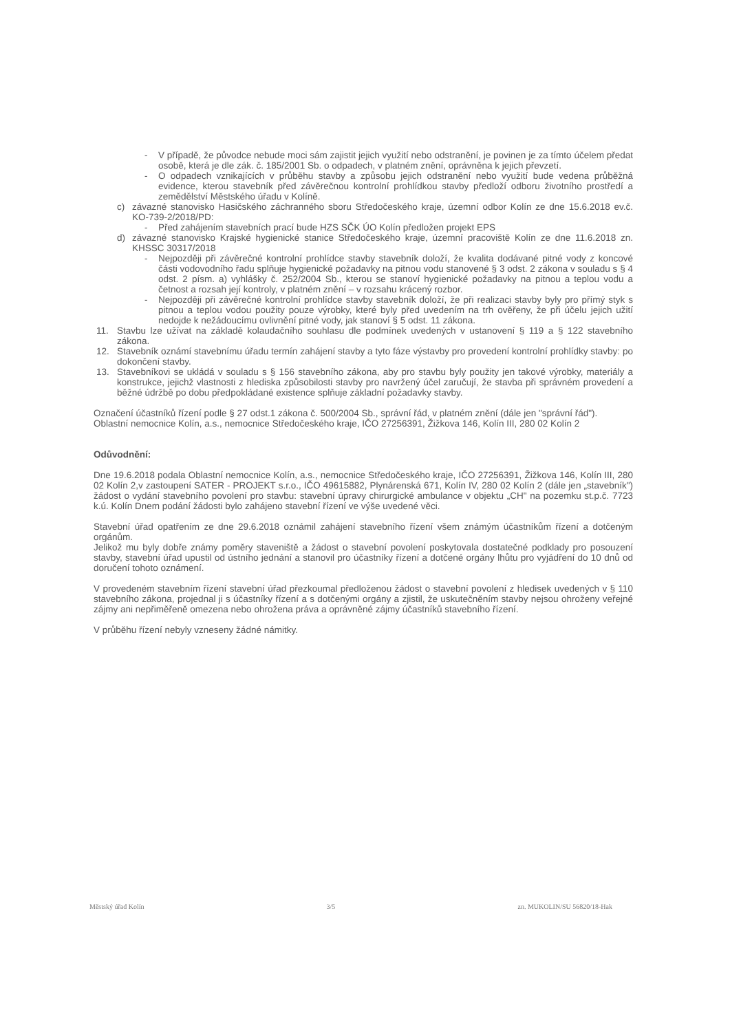- V případě, že původce nebude moci sám zajistit jejich využití nebo odstranění, je povinen je za tímto účelem předat osobě, která je dle zák. č. 185/2001 Sb. o odpadech, v platném znění, oprávněna k jejich převzetí.
- O odpadech vznikajících v průběhu stavby a způsobu jejich odstranění nebo využití bude vedena průběžná evidence, kterou stavebník před závěrečnou kontrolní prohlídkou stavby předloží odboru životního prostředí a zemědělství Městského úřadu v Kolíně.
c) závazné stanovisko Hasičského záchranného sboru Středočeského kraje, územní odbor Kolín ze dne 15.6.2018 ev.č. KO-739-2/2018/PD:
- Před zahájením stavebních prací bude HZS SČK ÚO Kolín předložen projekt EPS
d) závazné stanovisko Krajské hygienické stanice Středočeského kraje, územní pracoviště Kolín ze dne 11.6.2018 zn. KHSSC 30317/2018
- Nejpozději při závěrečné kontrolní prohlídce stavby stavebník doloží, že kvalita dodávané pitné vody z koncové části vodovodního řadu splňuje hygienické požadavky na pitnou vodu stanovené § 3 odst. 2 zákona v souladu s § 4 odst. 2 písm. a) vyhlášky č. 252/2004 Sb., kterou se stanoví hygienické požadavky na pitnou a teplou vodu a četnost a rozsah její kontroly, v platném znění – v rozsahu krácený rozbor.
- Nejpozději při závěrečné kontrolní prohlídce stavby stavebník doloží, že při realizaci stavby byly pro přímý styk s pitnou a teplou vodou použity pouze výrobky, které byly před uvedením na trh ověřeny, že při účelu jejich užití nedojde k nežádoucímu ovlivnění pitné vody, jak stanoví § 5 odst. 11 zákona.
11. Stavbu lze užívat na základě kolaudačního souhlasu dle podmínek uvedených v ustanovení § 119 a § 122 stavebního zákona.
12. Stavebník oznámí stavebnímu úřadu termín zahájení stavby a tyto fáze výstavby pro provedení kontrolní prohlídky stavby: po dokončení stavby.
13. Stavebníkovi se ukládá v souladu s § 156 stavebního zákona, aby pro stavbu byly použity jen takové výrobky, materiály a konstrukce, jejichž vlastnosti z hlediska způsobilosti stavby pro navržený účel zaručují, že stavba při správném provedení a běžné údržbě po dobu předpokládané existence splňuje základní požadavky stavby.
Označení účastníků řízení podle § 27 odst.1 zákona č. 500/2004 Sb., správní řád, v platném znění (dále jen "správní řád").
Oblastní nemocnice Kolín, a.s., nemocnice Středočeského kraje, IČO 27256391, Žižkova 146, Kolín III, 280 02 Kolín 2
Odůvodnění:
Dne 19.6.2018 podala Oblastní nemocnice Kolín, a.s., nemocnice Středočeského kraje, IČO 27256391, Žižkova 146, Kolín III, 280 02 Kolín 2,v zastoupení SATER - PROJEKT s.r.o., IČO 49615882, Plynárenská 671, Kolín IV, 280 02 Kolín 2 (dále jen „stavebník") žádost o vydání stavebního povolení pro stavbu: stavební úpravy chirurgické ambulance v objektu „CH" na pozemku st.p.č. 7723 k.ú. Kolín Dnem podání žádosti bylo zahájeno stavební řízení ve výše uvedené věci.
Stavební úřad opatřením ze dne 29.6.2018 oznámil zahájení stavebního řízení všem známým účastníkům řízení a dotčeným orgánům.
Jelikož mu byly dobře známy poměry staveniště a žádost o stavební povolení poskytovala dostatečné podklady pro posouzení stavby, stavební úřad upustil od ústního jednání a stanovil pro účastníky řízení a dotčené orgány lhůtu pro vyjádření do 10 dnů od doručení tohoto oznámení.
V provedeném stavebním řízení stavební úřad přezkoumal předloženou žádost o stavební povolení z hledisek uvedených v § 110 stavebního zákona, projednal ji s účastníky řízení a s dotčenými orgány a zjistil, že uskutečněním stavby nejsou ohroženy veřejné zájmy ani nepřiměřeně omezena nebo ohrožena práva a oprávněné zájmy účastníků stavebního řízení.
V průběhu řízení nebyly vzneseny žádné námitky.
Městský úřad Kolín 3/5 zn. MUKOLIN/SU 56820/18-Hak